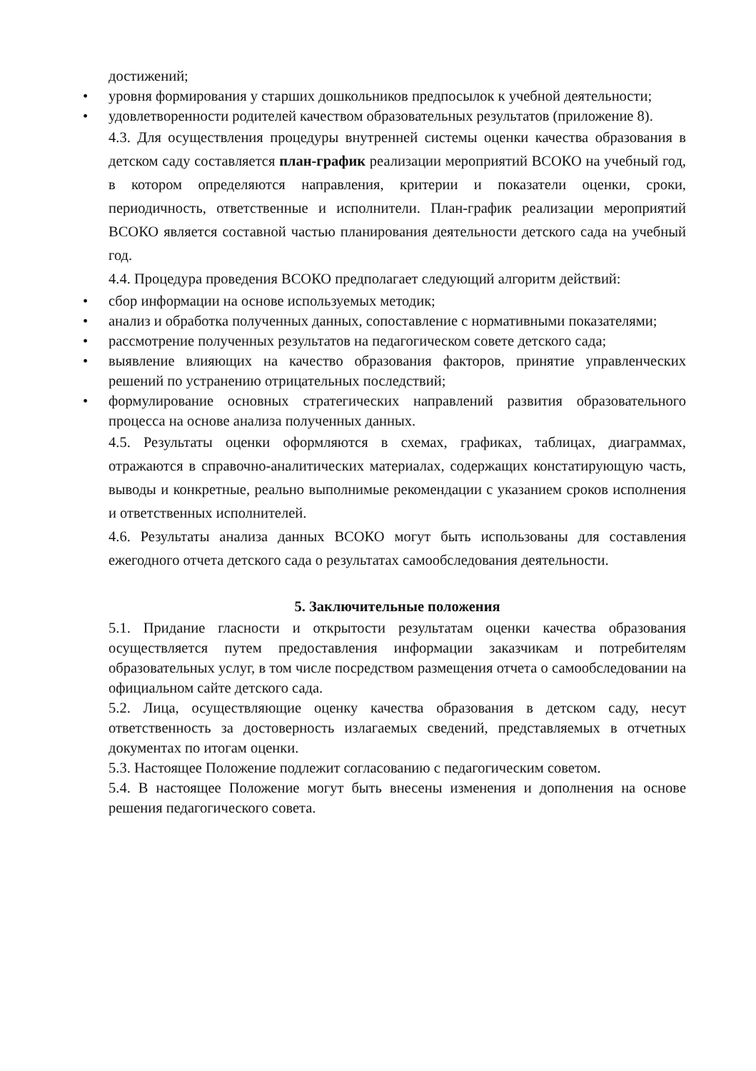достижений;
• уровня формирования у старших дошкольников предпосылок к учебной деятельности;
• удовлетворенности родителей качеством образовательных результатов (приложение 8).
4.3. Для осуществления процедуры внутренней системы оценки качества образования в детском саду составляется план-график реализации мероприятий ВСОКО на учебный год, в котором определяются направления, критерии и показатели оценки, сроки, периодичность, ответственные и исполнители. План-график реализации мероприятий ВСОКО является составной частью планирования деятельности детского сада на учебный год.
4.4. Процедура проведения ВСОКО предполагает следующий алгоритм действий:
• сбор информации на основе используемых методик;
• анализ и обработка полученных данных, сопоставление с нормативными показателями;
• рассмотрение полученных результатов на педагогическом совете детского сада;
• выявление влияющих на качество образования факторов, принятие управленческих решений по устранению отрицательных последствий;
• формулирование основных стратегических направлений развития образовательного процесса на основе анализа полученных данных.
4.5. Результаты оценки оформляются в схемах, графиках, таблицах, диаграммах, отражаются в справочно-аналитических материалах, содержащих констатирующую часть, выводы и конкретные, реально выполнимые рекомендации с указанием сроков исполнения и ответственных исполнителей.
4.6. Результаты анализа данных ВСОКО могут быть использованы для составления ежегодного отчета детского сада о результатах самообследования деятельности.
5. Заключительные положения
5.1. Придание гласности и открытости результатам оценки качества образования осуществляется путем предоставления информации заказчикам и потребителям образовательных услуг, в том числе посредством размещения отчета о самообследовании на официальном сайте детского сада.
5.2. Лица, осуществляющие оценку качества образования в детском саду, несут ответственность за достоверность излагаемых сведений, представляемых в отчетных документах по итогам оценки.
5.3. Настоящее Положение подлежит согласованию с педагогическим советом.
5.4. В настоящее Положение могут быть внесены изменения и дополнения на основе решения педагогического совета.